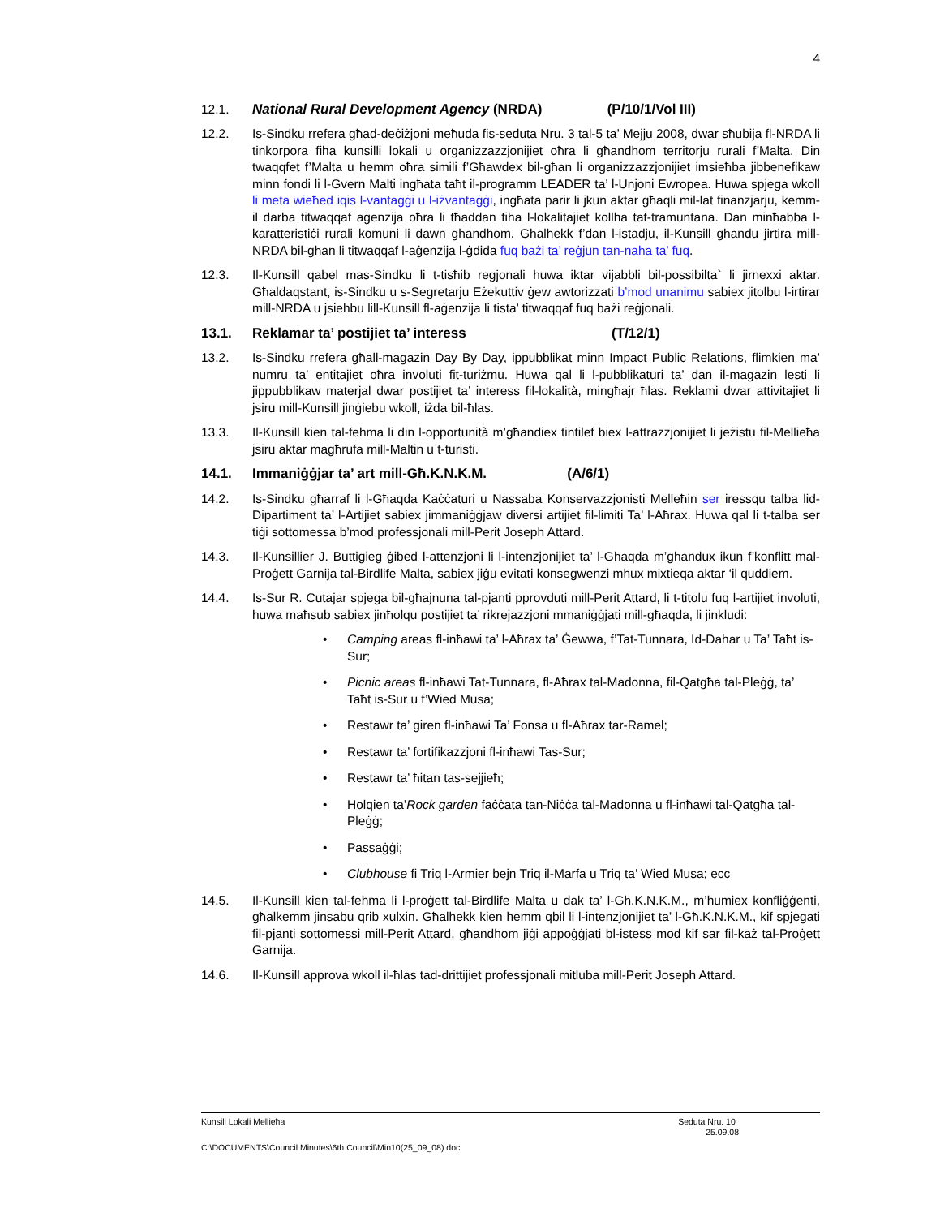4
12.1. National Rural Development Agency (NRDA) (P/10/1/Vol III)
12.2. Is-Sindku rrefera għad-deċiżjoni meħuda fis-seduta Nru. 3 tal-5 ta’ Mejju 2008, dwar sħubija fl-NRDA li tinkorpora fiha kunsilli lokali u organizzazzjonijiet oħra li għandhom territorju rurali f’Malta. Din twaqqfet f’Malta u hemm oħra simili f’Għawdex bil-għan li organizzazzjonijiet imsieħba jibbenefikaw minn fondi li l-Gvern Malti ingħata taħt il-programm LEADER ta’ l-Unjoni Ewropea. Huwa spjega wkoll li meta wieħed iqis l-vantaġġi u l-iżvantaġġi, ingħata parir li jkun aktar għaqli mil-lat finanzjarju, kemm-il darba titwaqqaf aġenzija oħra li tħaddan fiha l-lokalitajiet kollha tat-tramuntana. Dan minħabba l-karatteristiċi rurali komuni li dawn għandhom. Għalhekk f’dan l-istadju, il-Kunsill għandu jirtira mill-NRDA bil-għan li titwaqqaf l-aġenzija l-ġdida fuq bażi ta’ reġjun tan-naħa ta’ fuq.
12.3. Il-Kunsill qabel mas-Sindku li t-tisħib regjonali huwa iktar vijabbli bil-possibilta` li jirnexxi aktar. Għaldaqstant, is-Sindku u s-Segretarju Eżekuttiv ġew awtorizzati b’mod unanimu sabiex jitolbu l-irtirar mill-NRDA u jsiehbu lill-Kunsill fl-aġenzija li tista’ titwaqqaf fuq bażi reġjonali.
13.1. Reklamar ta’ postijiet ta’ interess (T/12/1)
13.2. Is-Sindku rrefera għall-magazin Day By Day, ippubblikat minn Impact Public Relations, flimkien ma’ numru ta’ entitajiet oħra involuti fit-turiżmu. Huwa qal li l-pubblikaturi ta’ dan il-magazin lesti li jippubblikaw materjal dwar postijiet ta’ interess fil-lokalità, mingħajr ħlas. Reklami dwar attivitajiet li jsiru mill-Kunsill jinġiebu wkoll, iżda bil-ħlas.
13.3. Il-Kunsill kien tal-fehma li din l-opportunità m’għandiex tintilef biex l-attrazzjonijiet li jeżistu fil-Mellieħa jsiru aktar magħrufa mill-Maltin u t-turisti.
14.1. Immaniġġjar ta’ art mill-Għ.K.N.K.M. (A/6/1)
14.2. Is-Sindku għarraf li l-Għaqda Kaċċaturi u Nassaba Konservazzjonisti Melleħin ser iressqu talba lid-Dipartiment ta’ l-Artijiet sabiex jimmaniġġjaw diversi artijiet fil-limiti Ta’ l-Aħrax. Huwa qal li t-talba ser tiġi sottomessa b’mod professjonali mill-Perit Joseph Attard.
14.3. Il-Kunsillier J. Buttigieg ġibed l-attenzjoni li l-intenzjonijiet ta’ l-Għaqda m’għandux ikun f’konflitt mal-Proġett Garnija tal-Birdlife Malta, sabiex jiġu evitati konsegwenzi mhux mixtieqa aktar ‘il quddiem.
14.4. Is-Sur R. Cutajar spjega bil-għajnuna tal-pjanti pprovduti mill-Perit Attard, li t-titolu fuq l-artijiet involuti, huwa maħsub sabiex jinħolqu postijiet ta’ rikrejazzjoni mmaniġġjati mill-għaqda, li jinkludi:
• Camping areas fl-inħawi ta’ l-Aħrax ta’ Ġewwa, f’Tat-Tunnara, Id-Dahar u Ta’ Taħt is-Sur;
• Picnic areas fl-inħawi Tat-Tunnara, fl-Aħrax tal-Madonna, fil-Qatgħa tal-Pleġġ, ta’ Taħt is-Sur u f’Wied Musa;
• Restawr ta’ giren fl-inħawi Ta’ Fonsa u fl-Aħrax tar-Ramel;
• Restawr ta’ fortifikazzjoni fl-inħawi Tas-Sur;
• Restawr ta’ ħitan tas-sejjieħ;
• Holqien ta’Rock garden faċċata tan-Niċċa tal-Madonna u fl-inħawi tal-Qatgħa tal-Pleġġ;
• Passaġġi;
• Clubhouse fi Triq l-Armier bejn Triq il-Marfa u Triq ta’ Wied Musa; ecc
14.5. Il-Kunsill kien tal-fehma li l-proġett tal-Birdlife Malta u dak ta’ l-Għ.K.N.K.M., m’humiex konfliġġenti, għalkemm jinsabu qrib xulxin. Għalhekk kien hemm qbil li l-intenzjonijiet ta’ l-Għ.K.N.K.M., kif spjegati fil-pjanti sottomessi mill-Perit Attard, għandhom jiġi appoġġjati bl-istess mod kif sar fil-każ tal-Proġett Garnija.
14.6. Il-Kunsill approva wkoll il-ħlas tad-drittijiet professjonali mitluba mill-Perit Joseph Attard.
Kunsill Lokali Mellieħa Seduta Nru. 10
25.09.08
C:\DOCUMENTS\Council Minutes\6th Council\Min10(25_09_08).doc